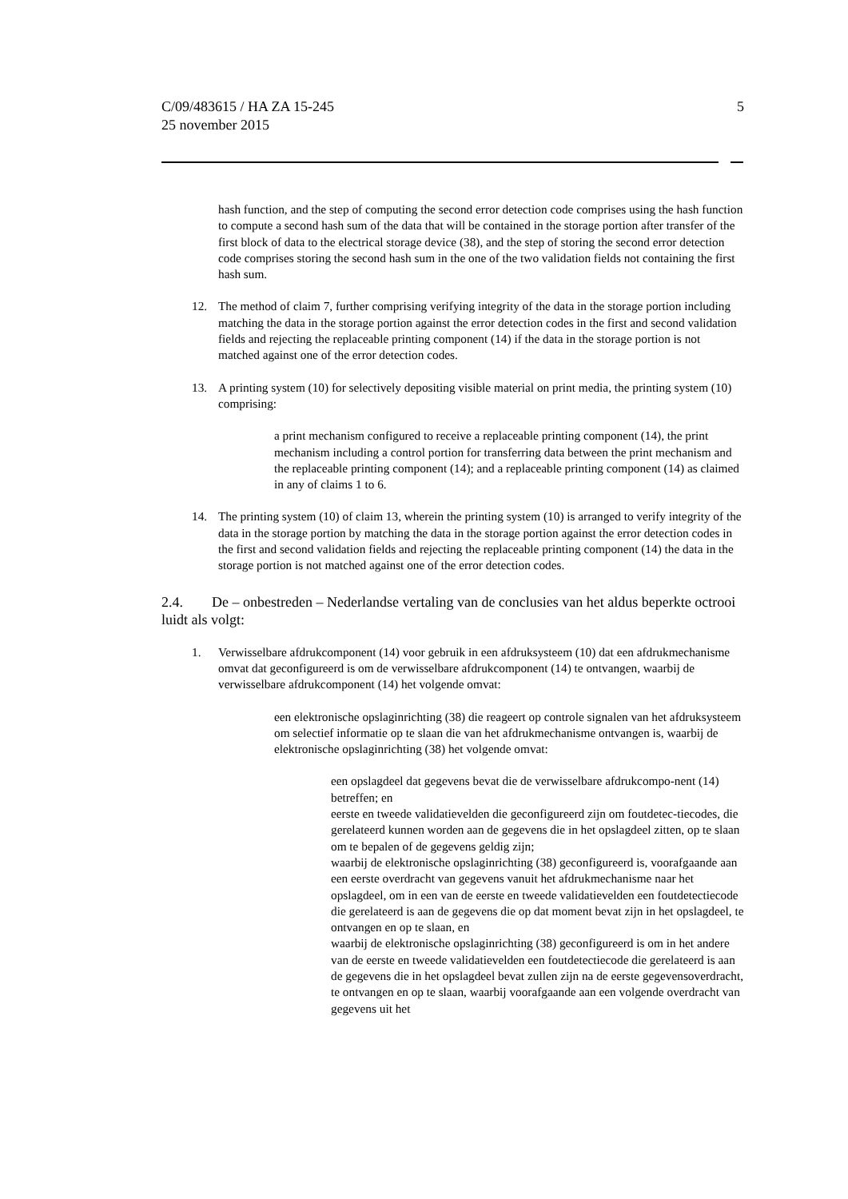C/09/483615 / HA ZA 15-245
25 november 2015
5
hash function, and the step of computing the second error detection code comprises using the hash function to compute a second hash sum of the data that will be contained in the storage portion after transfer of the first block of data to the electrical storage device (38), and the step of storing the second error detection code comprises storing the second hash sum in the one of the two validation fields not containing the first hash sum.
12. The method of claim 7, further comprising verifying integrity of the data in the storage portion including matching the data in the storage portion against the error detection codes in the first and second validation fields and rejecting the replaceable printing component (14) if the data in the storage portion is not matched against one of the error detection codes.
13. A printing system (10) for selectively depositing visible material on print media, the printing system (10) comprising:
a print mechanism configured to receive a replaceable printing component (14), the print mechanism including a control portion for transferring data between the print mechanism and the replaceable printing component (14); and a replaceable printing component (14) as claimed in any of claims 1 to 6.
14. The printing system (10) of claim 13, wherein the printing system (10) is arranged to verify integrity of the data in the storage portion by matching the data in the storage portion against the error detection codes in the first and second validation fields and rejecting the replaceable printing component (14) the data in the storage portion is not matched against one of the error detection codes.
2.4. De – onbestreden – Nederlandse vertaling van de conclusies van het aldus beperkte octrooi luidt als volgt:
1. Verwisselbare afdrukcomponent (14) voor gebruik in een afdruksysteem (10) dat een afdrukmechanisme omvat dat geconfigureerd is om de verwisselbare afdrukcomponent (14) te ontvangen, waarbij de verwisselbare afdrukcomponent (14) het volgende omvat:
een elektronische opslaginrichting (38) die reageert op controle signalen van het afdruksysteem om selectief informatie op te slaan die van het afdrukmechanisme ontvangen is, waarbij de elektronische opslaginrichting (38) het volgende omvat:
een opslagdeel dat gegevens bevat die de verwisselbare afdrukcompo-nent (14) betreffen; en
eerste en tweede validatievelden die geconfigureerd zijn om foutdetec-tiecodes, die gerelateerd kunnen worden aan de gegevens die in het opslagdeel zitten, op te slaan om te bepalen of de gegevens geldig zijn;
waarbij de elektronische opslaginrichting (38) geconfigureerd is, voorafgaande aan een eerste overdracht van gegevens vanuit het afdrukmechanisme naar het opslagdeel, om in een van de eerste en tweede validatievelden een foutdetectiecode die gerelateerd is aan de gegevens die op dat moment bevat zijn in het opslagdeel, te ontvangen en op te slaan, en
waarbij de elektronische opslaginrichting (38) geconfigureerd is om in het andere van de eerste en tweede validatievelden een foutdetectiecode die gerelateerd is aan de gegevens die in het opslagdeel bevat zullen zijn na de eerste gegevensoverdracht, te ontvangen en op te slaan, waarbij voorafgaande aan een volgende overdracht van gegevens uit het